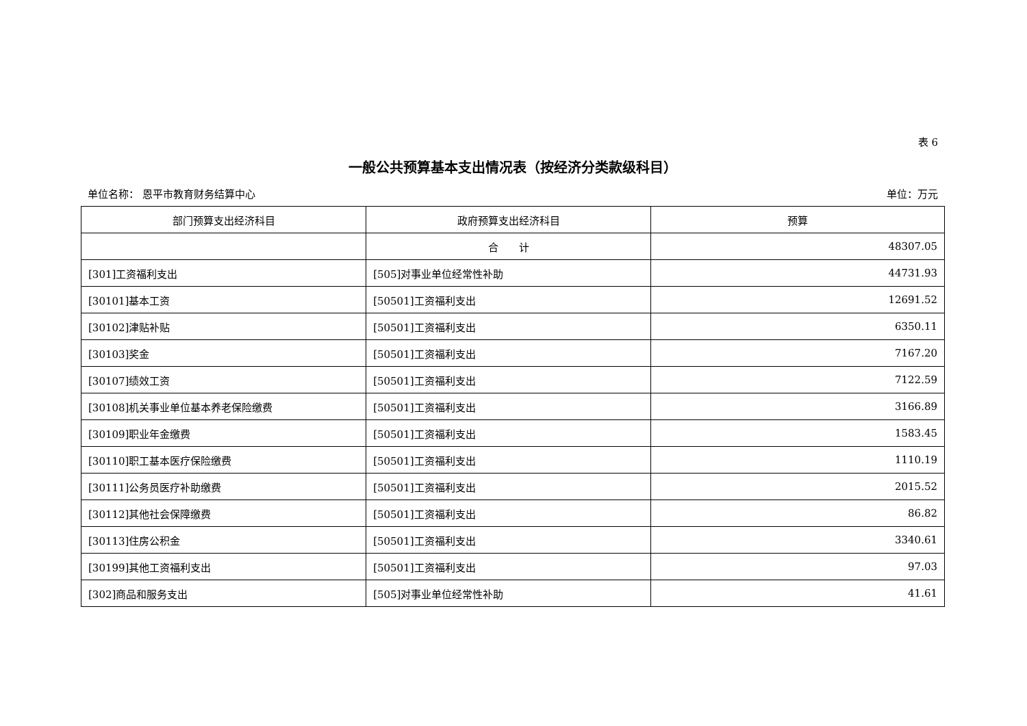表 6
一般公共预算基本支出情况表（按经济分类款级科目）
单位名称： 恩平市教育财务结算中心 单位：万元
| 部门预算支出经济科目 | 政府预算支出经济科目 | 预算 |
| --- | --- | --- |
| | 合 计 | 48307.05 |
| [301]工资福利支出 | [505]对事业单位经常性补助 | 44731.93 |
| [30101]基本工资 | [50501]工资福利支出 | 12691.52 |
| [30102]津贴补贴 | [50501]工资福利支出 | 6350.11 |
| [30103]奖金 | [50501]工资福利支出 | 7167.20 |
| [30107]绩效工资 | [50501]工资福利支出 | 7122.59 |
| [30108]机关事业单位基本养老保险缴费 | [50501]工资福利支出 | 3166.89 |
| [30109]职业年金缴费 | [50501]工资福利支出 | 1583.45 |
| [30110]职工基本医疗保险缴费 | [50501]工资福利支出 | 1110.19 |
| [30111]公务员医疗补助缴费 | [50501]工资福利支出 | 2015.52 |
| [30112]其他社会保障缴费 | [50501]工资福利支出 | 86.82 |
| [30113]住房公积金 | [50501]工资福利支出 | 3340.61 |
| [30199]其他工资福利支出 | [50501]工资福利支出 | 97.03 |
| [302]商品和服务支出 | [505]对事业单位经常性补助 | 41.61 |